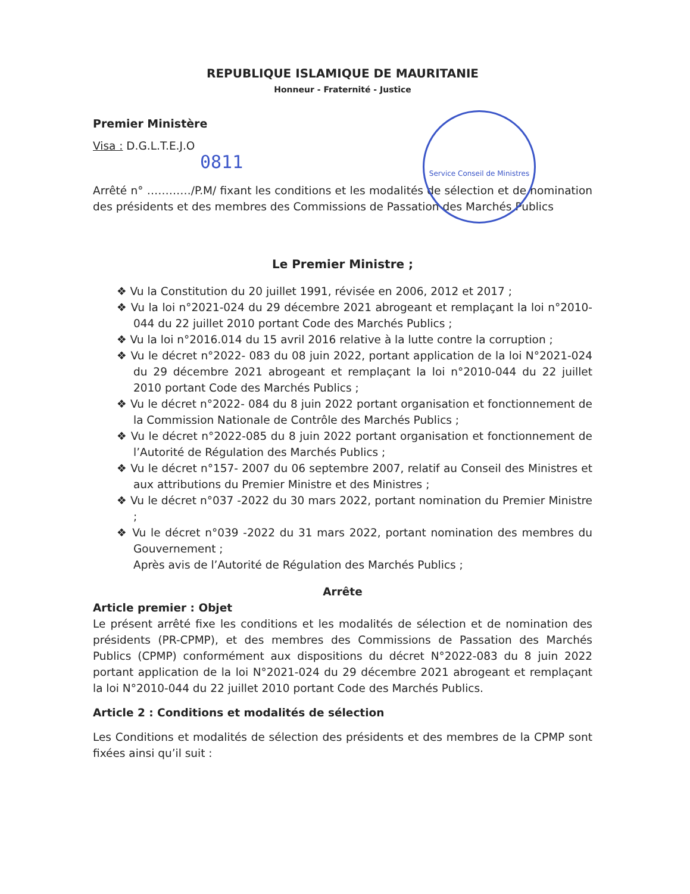REPUBLIQUE ISLAMIQUE DE MAURITANIE
Honneur - Fraternité - Justice
Service Conseil de Ministres
Premier Ministère
Visa : D.G.L.T.E.J.O
0811
Arrêté n° …………/P.M/ fixant les conditions et les modalités de sélection et de nomination des présidents et des membres des Commissions de Passation des Marchés Publics
Le Premier Ministre ;
❖ Vu la Constitution du 20 juillet 1991, révisée en 2006, 2012 et 2017 ;
❖ Vu la loi n°2021-024 du 29 décembre 2021 abrogeant et remplaçant la loi n°2010-044 du 22 juillet 2010 portant Code des Marchés Publics ;
❖ Vu la loi n°2016.014 du 15 avril 2016 relative à la lutte contre la corruption ;
❖ Vu le décret n°2022- 083 du 08 juin 2022, portant application de la loi N°2021-024 du 29 décembre 2021 abrogeant et remplaçant la loi n°2010-044 du 22 juillet 2010 portant Code des Marchés Publics ;
❖ Vu le décret n°2022- 084 du 8 juin 2022 portant organisation et fonctionnement de la Commission Nationale de Contrôle des Marchés Publics ;
❖ Vu le décret n°2022-085 du 8 juin 2022 portant organisation et fonctionnement de l’Autorité de Régulation des Marchés Publics ;
❖ Vu le décret n°157- 2007 du 06 septembre 2007, relatif au Conseil des Ministres et aux attributions du Premier Ministre et des Ministres ;
❖ Vu le décret n°037 -2022 du 30 mars 2022, portant nomination du Premier Ministre ;
❖ Vu le décret n°039 -2022 du 31 mars 2022, portant nomination des membres du Gouvernement ;
Après avis de l’Autorité de Régulation des Marchés Publics ;
Arrête
Article premier : Objet
Le présent arrêté fixe les conditions et les modalités de sélection et de nomination des présidents (PR-CPMP), et des membres des Commissions de Passation des Marchés Publics (CPMP) conformément aux dispositions du décret N°2022-083 du 8 juin 2022 portant application de la loi N°2021-024 du 29 décembre 2021 abrogeant et remplaçant la loi N°2010-044 du 22 juillet 2010 portant Code des Marchés Publics.
Article 2 : Conditions et modalités de sélection
Les Conditions et modalités de sélection des présidents et des membres de la CPMP sont fixées ainsi qu’il suit :